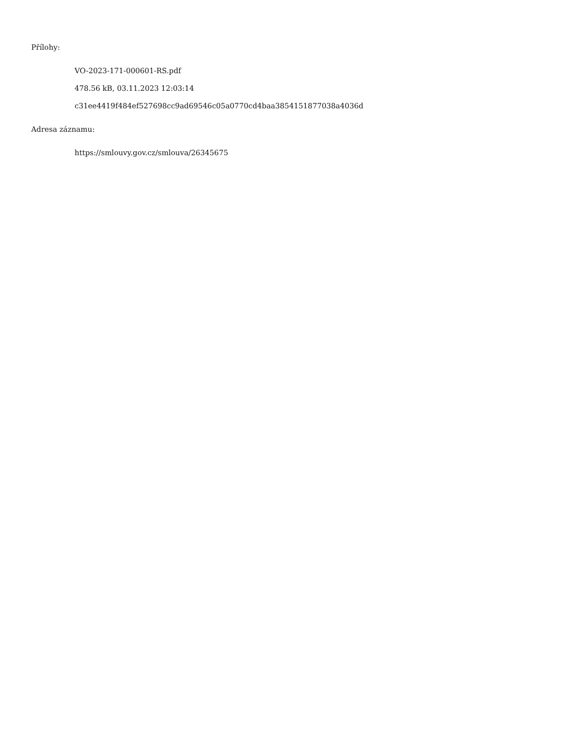Přílohy:
VO-2023-171-000601-RS.pdf
478.56 kB, 03.11.2023 12:03:14
c31ee4419f484ef527698cc9ad69546c05a0770cd4baa3854151877038a4036d
Adresa záznamu:
https://smlouvy.gov.cz/smlouva/26345675